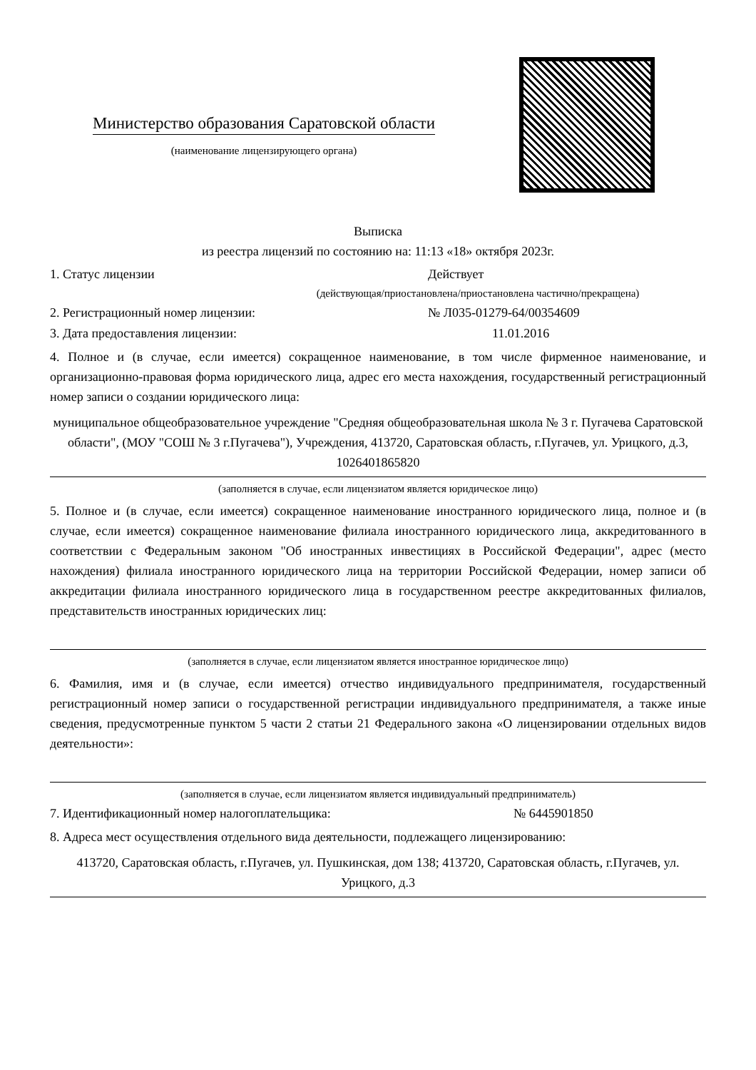Министерство образования Саратовской области
(наименование лицензирующего органа)
Выписка
из реестра лицензий по состоянию на: 11:13 «18» октября 2023г.
1. Статус лицензии Действует
(действующая/приостановлена/приостановлена частично/прекращена)
2. Регистрационный номер лицензии: № Л035-01279-64/00354609
3. Дата предоставления лицензии: 11.01.2016
4. Полное и (в случае, если имеется) сокращенное наименование, в том числе фирменное наименование, и организационно-правовая форма юридического лица, адрес его места нахождения, государственный регистрационный номер записи о создании юридического лица:
муниципальное общеобразовательное учреждение "Средняя общеобразовательная школа № 3 г. Пугачева Саратовской области", (МОУ "СОШ № 3 г.Пугачева"), Учреждения, 413720, Саратовская область, г.Пугачев, ул. Урицкого, д.3, 1026401865820
(заполняется в случае, если лицензиатом является юридическое лицо)
5. Полное и (в случае, если имеется) сокращенное наименование иностранного юридического лица, полное и (в случае, если имеется) сокращенное наименование филиала иностранного юридического лица, аккредитованного в соответствии с Федеральным законом "Об иностранных инвестициях в Российской Федерации", адрес (место нахождения) филиала иностранного юридического лица на территории Российской Федерации, номер записи об аккредитации филиала иностранного юридического лица в государственном реестре аккредитованных филиалов, представительств иностранных юридических лиц:
(заполняется в случае, если лицензиатом является иностранное юридическое лицо)
6. Фамилия, имя и (в случае, если имеется) отчество индивидуального предпринимателя, государственный регистрационный номер записи о государственной регистрации индивидуального предпринимателя, а также иные сведения, предусмотренные пунктом 5 части 2 статьи 21 Федерального закона «О лицензировании отдельных видов деятельности»:
(заполняется в случае, если лицензиатом является индивидуальный предприниматель)
7. Идентификационный номер налогоплательщика: № 6445901850
8. Адреса мест осуществления отдельного вида деятельности, подлежащего лицензированию:
413720, Саратовская область, г.Пугачев, ул. Пушкинская, дом 138; 413720, Саратовская область, г.Пугачев, ул. Урицкого, д.3